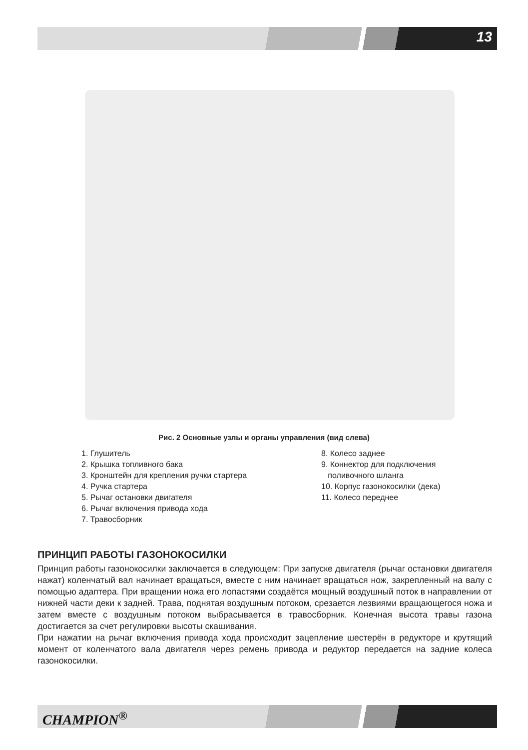13
Рис. 2 Основные узлы и органы управления (вид слева)
1. Глушитель
2. Крышка топливного бака
3. Кронштейн для крепления ручки стартера
4. Ручка стартера
5. Рычаг остановки двигателя
6. Рычаг включения привода хода
7. Травосборник
8. Колесо заднее
9. Коннектор для подключения
поливочного шланга
10. Корпус газонокосилки (дека)
11. Колесо переднее
ПРИНЦИП РАБОТЫ ГАЗОНОКОСИЛКИ
Принцип работы газонокосилки заключается в следующем: При запуске двигателя (рычаг остановки двигателя нажат) коленчатый вал начинает вращаться, вместе с ним начинает вращаться нож, закрепленный на валу с помощью адаптера. При вращении ножа его лопастями создаётся мощный воздушный поток в направлении от нижней части деки к задней. Трава, поднятая воздушным потоком, срезается лезвиями вращающегося ножа и затем вместе с воздушным потоком выбрасывается в травосборник. Конечная высота травы газона достигается за счет регулировки высоты скашивания.
При нажатии на рычаг включения привода хода происходит зацепление шестерён в редукторе и крутящий момент от коленчатого вала двигателя через ремень привода и редуктор передается на задние колеса газонокосилки.
CHAMPION<sup>®</sup>